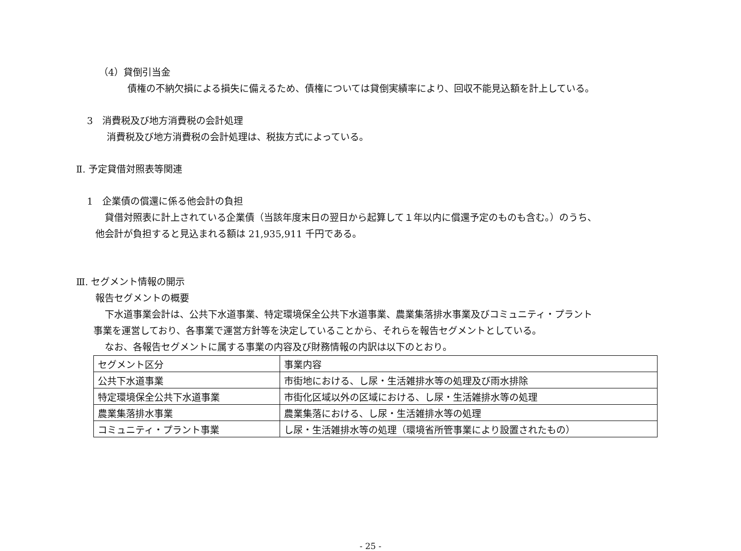（4）貸倒引当金
債権の不納欠損による損失に備えるため、債権については貸倒実績率により、回収不能見込額を計上している。
3　消費税及び地方消費税の会計処理
消費税及び地方消費税の会計処理は、税抜方式によっている。
Ⅱ. 予定貸借対照表等関連
1　企業債の償還に係る他会計の負担
貸借対照表に計上されている企業債（当該年度末日の翌日から起算して１年以内に償還予定のものも含む。）のうち、
他会計が負担すると見込まれる額は 21,935,911 千円である。
Ⅲ. セグメント情報の開示
報告セグメントの概要
下水道事業会計は、公共下水道事業、特定環境保全公共下水道事業、農業集落排水事業及びコミュニティ・プラント
事業を運営しており、各事業で運営方針等を決定していることから、それらを報告セグメントとしている。
なお、各報告セグメントに属する事業の内容及び財務情報の内訳は以下のとおり。
| セグメント区分 | 事業内容 |
| 公共下水道事業 | 市街地における、し尿・生活雑排水等の処理及び雨水排除 |
| 特定環境保全公共下水道事業 | 市街化区域以外の区域における、し尿・生活雑排水等の処理 |
| 農業集落排水事業 | 農業集落における、し尿・生活雑排水等の処理 |
| コミュニティ・プラント事業 | し尿・生活雑排水等の処理（環境省所管事業により設置されたもの） |
- 25 -